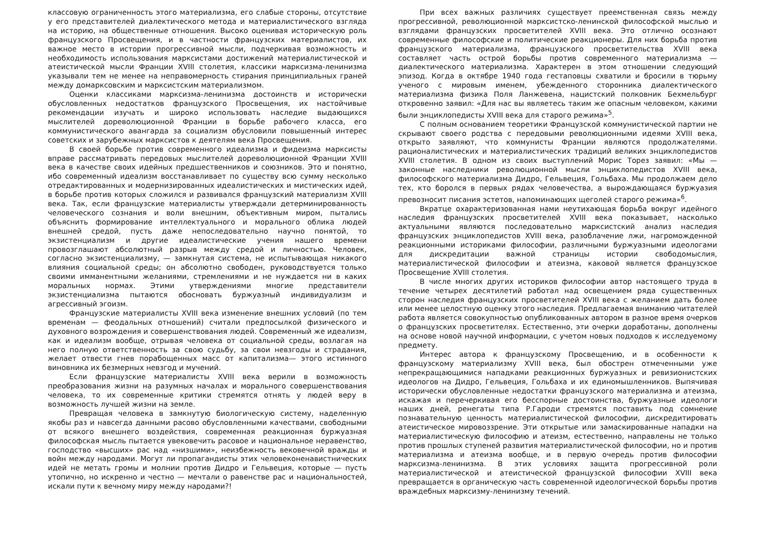классовую ограниченность этого материализма, его слабые стороны, отсутствие у его представителей диалектического метода и материалистического взгляда на историю, на общественные отношения. Высоко оценивая историческую роль французского Просвещения, и в частности французских материалистов, их важное место в истории прогрессивной мысли, подчеркивая возможность и необходимость использования марксистами достижений материалистической и атеистической мысли Франции XVIII столетия, классики марксизма-ленинизма указывали тем не менее на неправомерность стирания принципиальных граней между домарксовским и марксистским материализмом.
Оценки классиками марксизма-ленинизма достоинств и исторически обусловленных недостатков французского Просвещения, их настойчивые рекомендации изучать и широко использовать наследие выдающихся мыслителей дореволюционной Франции в борьбе рабочего класса, его коммунистического авангарда за социализм обусловили повышенный интерес советских и зарубежных марксистов к деятелям века Просвещения.
В своей борьбе против современного идеализма и фидеизма марксисты вправе рассматривать передовых мыслителей дореволюционной Франции XVIII века в качестве своих идейных предшественников и союзников. Это и понятно, ибо современный идеализм восстанавливает по существу всю сумму несколько отредактированных и модернизированных идеалистических и мистических идей, в борьбе против которых сложился и развивался французский материализм XVIII века. Так, если французские материалисты утверждали детерминированность человеческого сознания и воли внешним, объективным миром, пытались объяснить формирование интеллектуального и морального облика людей внешней средой, пусть даже непоследовательно научно понятой, то экзистенциализм и другие идеалистические учения нашего времени провозглашают абсолютный разрыв между средой и личностью. Человек, согласно экзистенциализму, — замкнутая система, не испытывающая никакого влияния социальной среды; он абсолютно свободен, руководствуется только своими имманентными желаниями, стремлениями и не нуждается ни в каких моральных нормах. Этими утверждениями многие представители экзистенциализма пытаются обосновать буржуазный индивидуализм и агрессивный эгоизм.
Французские материалисты XVIII века изменение внешних условий (по тем временам — феодальных отношений) считали предпосылкой физического и духовного возрождения и совершенствования людей. Современный же идеализм, как и идеализм вообще, отрывая человека от социальной среды, возлагая на него полную ответственность за свою судьбу, за свои невзгоды и страдания, желает отвести гнев порабощенных масс от капитализма— этого истинного виновника их безмерных невзгод и мучений.
Если французские материалисты XVIII века верили в возможность преобразования жизни на разумных началах и морального совершенствования человека, то их современные критики стремятся отнять у людей веру в возможность лучшей жизни на земле.
Превращая человека в замкнутую биологическую систему, наделенную якобы раз и навсегда данными расово обусловленными качествами, свободными от всякого внешнего воздействия, современная реакционная буржуазная философская мысль пытается увековечить расовое и национальное неравенство, господство «высших» рас над «низшими», неизбежность вековечной вражды и войн между народами. Могут ли пропагандисты этих человеконенавистнических идей не метать громы и молнии против Дидро и Гельвеция, которые — пусть утопично, но искренно и честно — мечтали о равенстве рас и национальностей, искали пути к вечному миру между народами?!
При всех важных различиях существует преемственная связь между прогрессивной, революционной марксистско-ленинской философской мыслью и взглядами французских просветителей XVIII века. Это отлично осознают современные философские и политические реакционеры. Для них борьба против французского материализма, французского просветительства XVIII века составляет часть острой борьбы против современного материализма — диалектического материализма. Характерен в этом отношении следующий эпизод. Когда в октябре 1940 года гестаповцы схватили и бросили в тюрьму ученого с мировым именем, убежденного сторонника диалектического материализма физика Поля Ланжевена, нацистский полковник Бехмельбург откровенно заявил: «Для нас вы являетесь таким же опасным человеком, какими были энциклопедисты XVIII века для старого режима»<sup>5</sup>.
С полным основанием теоретики Французской коммунистической партии не скрывают своего родства с передовыми революционными идеями XVIII века, открыто заявляют, что коммунисты Франции являются продолжателями. рационалистических и материалистических традиций великих энциклопедистов XVIII столетия. В одном из своих выступлений Морис Торез заявил: «Мы — законные наследники революционной мысли энциклопедистов XVIII века, философского материализма Дидро, Гельвеция, Гольбаха. Мы продолжаем дело тех, кто боролся в первых рядах человечества, а вырождающаяся буржуазия превозносит писания эстетов, напоминающих щеголей старого режима»<sup>6</sup>.
Вкратце охарактеризованная нами неутихающая борьба вокруг идейного наследия французских просветителей XVIII века показывает, насколько актуальными являются последовательно марксистский анализ наследия французских энциклопедистов XVIII века, разоблачение лжи, нагроможденной реакционными историками философии, различными буржуазными идеологами для дискредитации важной страницы истории свободомыслия, материалистической философии и атеизма, каковой является французское Просвещение XVIII столетия.
В числе многих других историков философии автор настоящего труда в течение четырех десятилетий работал над освещением ряда существенных сторон наследия французских просветителей XVIII века с желанием дать более или менее целостную оценку этого наследия. Предлагаемая вниманию читателей работа является совокупностью опубликованных автором в разное время очерков о французских просветителях. Естественно, эти очерки доработаны, дополнены на основе новой научной информации, с учетом новых подходов к исследуемому предмету.
Интерес автора к французскому Просвещению, и в особенности к французскому материализму XVIII века, был обострен отмеченными уже непрекращающимися нападками реакционных буржуазных и ревизионистских идеологов на Дидро, Гельвеция, Гольбаха и их единомышленников. Выпячивая исторически обусловленные недостатки французского материализма и атеизма, искажая и перечеркивая его бесспорные достоинства, буржуазные идеологи наших дней, ренегаты типа Р.Гароди стремятся поставить под сомнение познавательную ценность материалистической философии, дискредитировать атеистическое мировоззрение. Эти открытые или замаскированные нападки на материалистическую философию и атеизм, естественно, направлены не только против прошлых ступеней развития материалистической философии, но и против материализма и атеизма вообще, и в первую очередь против философии марксизма-ленинизма. В этих условиях защита прогрессивной роли материалистической и атеистической французской философии XVIII века превращается в органическую часть современной идеологической борьбы против враждебных марксизму-ленинизму течений.